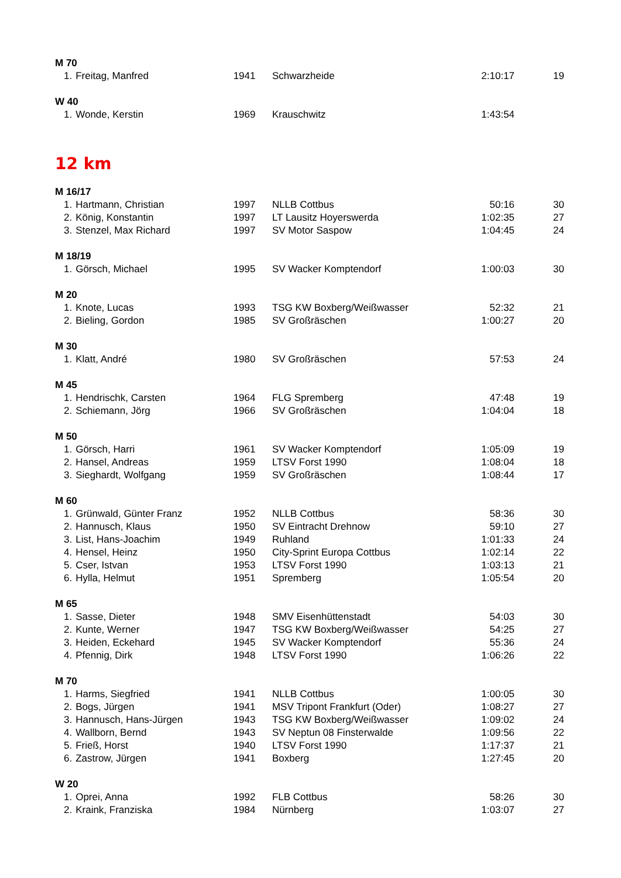| M 70 | | | | | |
| 1. | Freitag, Manfred | 1941 | Schwarzheide | 2:10:17 | 19 |
| W 40 | | | | | |
| 1. | Wonde, Kerstin | 1969 | Krauschwitz | 1:43:54 | |
| 12 km | | | | | |
| M 16/17 | | | | | |
| 1. | Hartmann, Christian | 1997 | NLLB Cottbus | 50:16 | 30 |
| 2. | König, Konstantin | 1997 | LT Lausitz Hoyerswerda | 1:02:35 | 27 |
| 3. | Stenzel, Max Richard | 1997 | SV Motor Saspow | 1:04:45 | 24 |
| M 18/19 | | | | | |
| 1. | Görsch, Michael | 1995 | SV Wacker Komptendorf | 1:00:03 | 30 |
| M 20 | | | | | |
| 1. | Knote, Lucas | 1993 | TSG KW Boxberg/Weißwasser | 52:32 | 21 |
| 2. | Bieling, Gordon | 1985 | SV Großräschen | 1:00:27 | 20 |
| M 30 | | | | | |
| 1. | Klatt, André | 1980 | SV Großräschen | 57:53 | 24 |
| M 45 | | | | | |
| 1. | Hendrischk, Carsten | 1964 | FLG Spremberg | 47:48 | 19 |
| 2. | Schiemann, Jörg | 1966 | SV Großräschen | 1:04:04 | 18 |
| M 50 | | | | | |
| 1. | Görsch, Harri | 1961 | SV Wacker Komptendorf | 1:05:09 | 19 |
| 2. | Hansel, Andreas | 1959 | LTSV Forst 1990 | 1:08:04 | 18 |
| 3. | Sieghardt, Wolfgang | 1959 | SV Großräschen | 1:08:44 | 17 |
| M 60 | | | | | |
| 1. | Grünwald, Günter Franz | 1952 | NLLB Cottbus | 58:36 | 30 |
| 2. | Hannusch, Klaus | 1950 | SV Eintracht Drehnow | 59:10 | 27 |
| 3. | List, Hans-Joachim | 1949 | Ruhland | 1:01:33 | 24 |
| 4. | Hensel, Heinz | 1950 | City-Sprint Europa Cottbus | 1:02:14 | 22 |
| 5. | Cser, Istvan | 1953 | LTSV Forst 1990 | 1:03:13 | 21 |
| 6. | Hylla, Helmut | 1951 | Spremberg | 1:05:54 | 20 |
| M 65 | | | | | |
| 1. | Sasse, Dieter | 1948 | SMV Eisenhüttenstadt | 54:03 | 30 |
| 2. | Kunte, Werner | 1947 | TSG KW Boxberg/Weißwasser | 54:25 | 27 |
| 3. | Heiden, Eckehard | 1945 | SV Wacker Komptendorf | 55:36 | 24 |
| 4. | Pfennig, Dirk | 1948 | LTSV Forst 1990 | 1:06:26 | 22 |
| M 70 | | | | | |
| 1. | Harms, Siegfried | 1941 | NLLB Cottbus | 1:00:05 | 30 |
| 2. | Bogs, Jürgen | 1941 | MSV Tripont Frankfurt (Oder) | 1:08:27 | 27 |
| 3. | Hannusch, Hans-Jürgen | 1943 | TSG KW Boxberg/Weißwasser | 1:09:02 | 24 |
| 4. | Wallborn, Bernd | 1943 | SV Neptun 08 Finsterwalde | 1:09:56 | 22 |
| 5. | Frieß, Horst | 1940 | LTSV Forst 1990 | 1:17:37 | 21 |
| 6. | Zastrow, Jürgen | 1941 | Boxberg | 1:27:45 | 20 |
| W 20 | | | | | |
| 1. | Oprei, Anna | 1992 | FLB Cottbus | 58:26 | 30 |
| 2. | Kraink, Franziska | 1984 | Nürnberg | 1:03:07 | 27 |